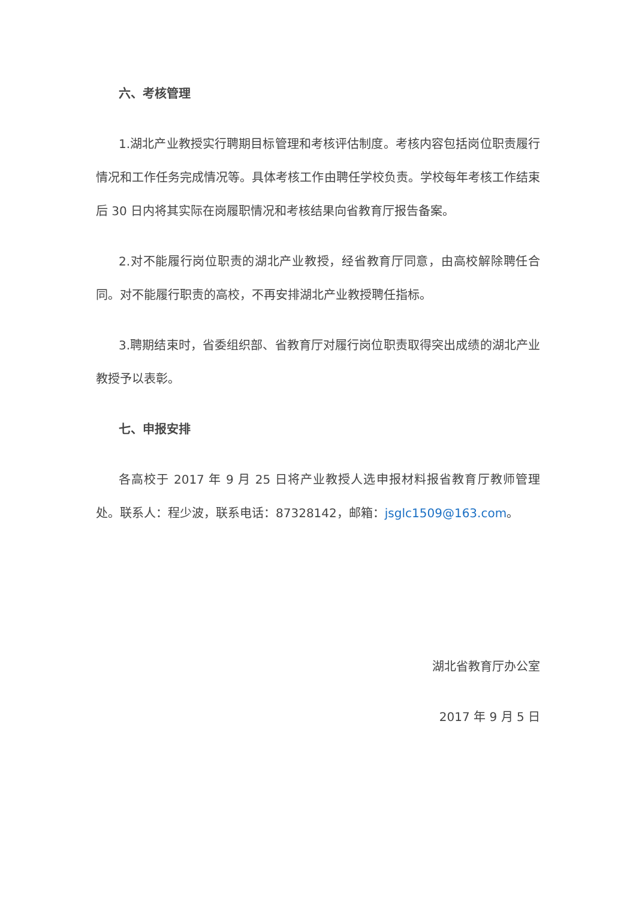六、考核管理
1.湖北产业教授实行聘期目标管理和考核评估制度。考核内容包括岗位职责履行情况和工作任务完成情况等。具体考核工作由聘任学校负责。学校每年考核工作结束后 30 日内将其实际在岗履职情况和考核结果向省教育厅报告备案。
2.对不能履行岗位职责的湖北产业教授，经省教育厅同意，由高校解除聘任合同。对不能履行职责的高校，不再安排湖北产业教授聘任指标。
3.聘期结束时，省委组织部、省教育厅对履行岗位职责取得突出成绩的湖北产业教授予以表彰。
七、申报安排
各高校于 2017 年 9 月 25 日将产业教授人选申报材料报省教育厅教师管理处。联系人：程少波，联系电话：87328142，邮箱：jsglc1509@163.com。
湖北省教育厅办公室
2017 年 9 月 5 日